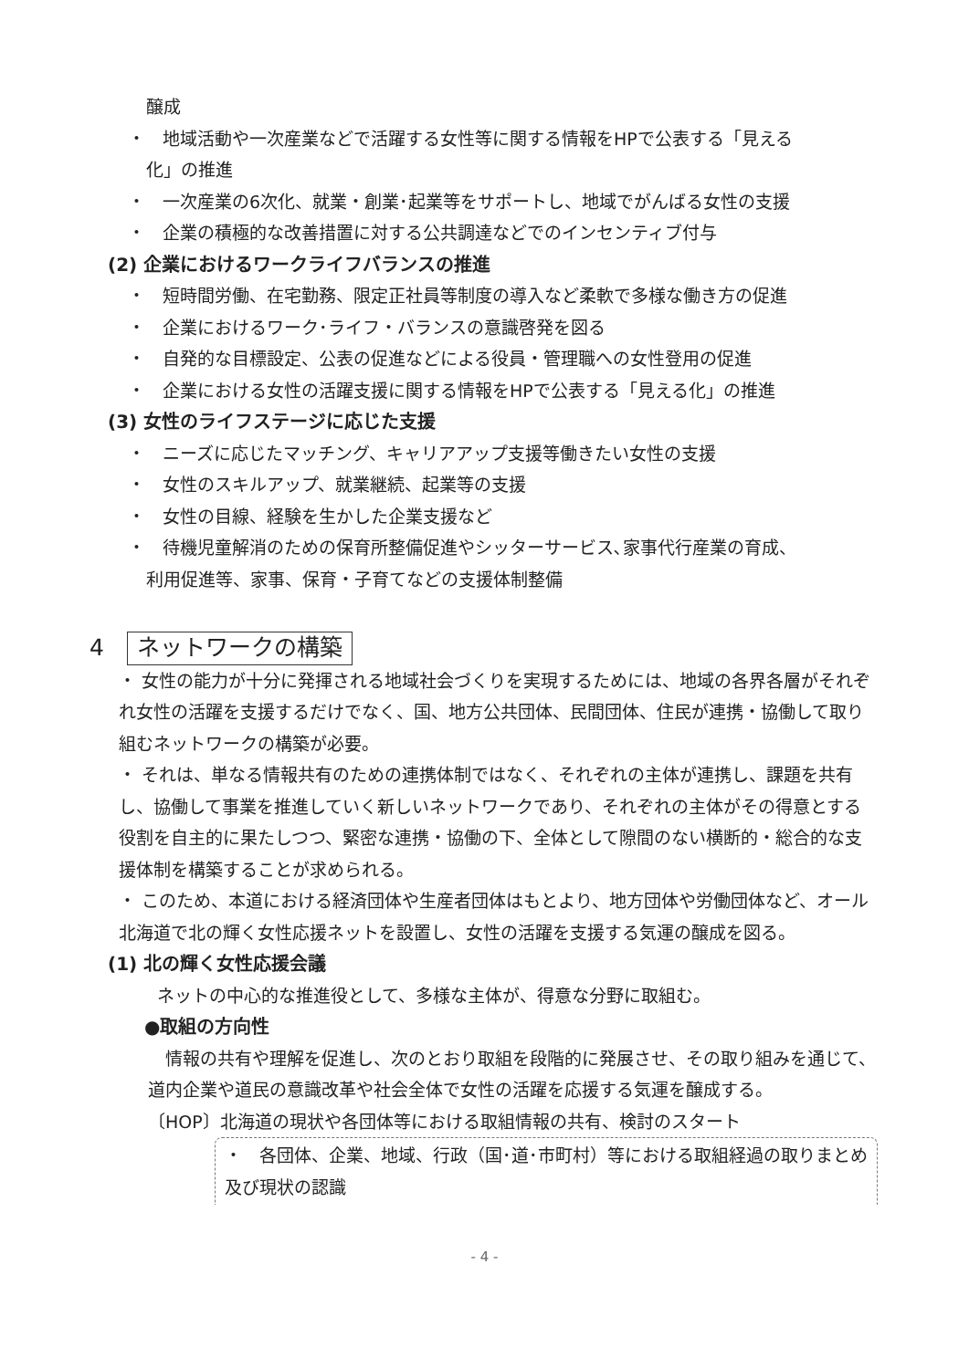醸成
・　地域活動や一次産業などで活躍する女性等に関する情報をHPで公表する「見える
化」の推進
・　一次産業の6次化、就業・創業･起業等をサポートし、地域でがんばる女性の支援
・　企業の積極的な改善措置に対する公共調達などでのインセンティブ付与
(2) 企業におけるワークライフバランスの推進
・　短時間労働、在宅勤務、限定正社員等制度の導入など柔軟で多様な働き方の促進
・　企業におけるワーク･ライフ・バランスの意識啓発を図る
・　自発的な目標設定、公表の促進などによる役員・管理職への女性登用の促進
・　企業における女性の活躍支援に関する情報をHPで公表する「見える化」の推進
(3) 女性のライフステージに応じた支援
・　ニーズに応じたマッチング、キャリアアップ支援等働きたい女性の支援
・　女性のスキルアップ、就業継続、起業等の支援
・　女性の目線、経験を生かした企業支援など
・　待機児童解消のための保育所整備促進やシッターサービス､家事代行産業の育成、
利用促進等、家事、保育・子育てなどの支援体制整備
4　ネットワークの構築
・ 女性の能力が十分に発揮される地域社会づくりを実現するためには、地域の各界各層がそれぞれ女性の活躍を支援するだけでなく、国、地方公共団体、民間団体、住民が連携・協働して取り組むネットワークの構築が必要。
・ それは、単なる情報共有のための連携体制ではなく、それぞれの主体が連携し、課題を共有し、協働して事業を推進していく新しいネットワークであり、それぞれの主体がその得意とする役割を自主的に果たしつつ、緊密な連携・協働の下、全体として隙間のない横断的・総合的な支援体制を構築することが求められる。
・ このため、本道における経済団体や生産者団体はもとより、地方団体や労働団体など、オール北海道で北の輝く女性応援ネットを設置し、女性の活躍を支援する気運の醸成を図る。
(1) 北の輝く女性応援会議
ネットの中心的な推進役として、多様な主体が、得意な分野に取組む。
●取組の方向性
　情報の共有や理解を促進し、次のとおり取組を段階的に発展させ、その取り組みを通じて、道内企業や道民の意識改革や社会全体で女性の活躍を応援する気運を醸成する。
〔HOP〕北海道の現状や各団体等における取組情報の共有、検討のスタート
・　各団体、企業、地域、行政（国･道･市町村）等における取組経過の取りまとめ及び現状の認識
- 4 -